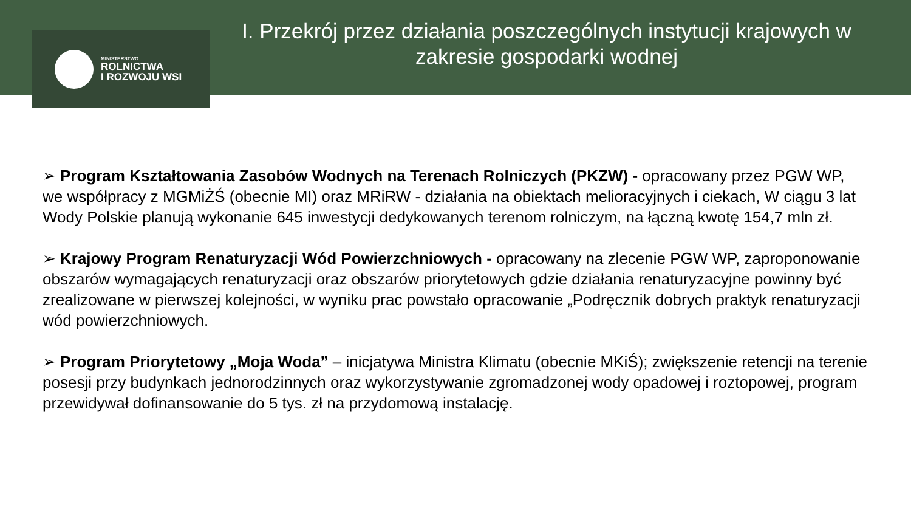MINISTERSTWO
ROLNICTWA
I ROZWOJU WSI
I. Przekrój przez działania poszczególnych instytucji krajowych w zakresie gospodarki wodnej
➢ Program Kształtowania Zasobów Wodnych na Terenach Rolniczych (PKZW) - opracowany przez PGW WP, we współpracy z MGMiŻŚ (obecnie MI) oraz MRiRW - działania na obiektach melioracyjnych i ciekach, W ciągu 3 lat Wody Polskie planują wykonanie 645 inwestycji dedykowanych terenom rolniczym, na łączną kwotę 154,7 mln zł.
➢ Krajowy Program Renaturyzacji Wód Powierzchniowych - opracowany na zlecenie PGW WP, zaproponowanie obszarów wymagających renaturyzacji oraz obszarów priorytetowych gdzie działania renaturyzacyjne powinny być zrealizowane w pierwszej kolejności, w wyniku prac powstało opracowanie „Podręcznik dobrych praktyk renaturyzacji wód powierzchniowych.
➢ Program Priorytetowy „Moja Woda” – inicjatywa Ministra Klimatu (obecnie MKiŚ); zwiększenie retencji na terenie posesji przy budynkach jednorodzinnych oraz wykorzystywanie zgromadzonej wody opadowej i roztopowej, program przewidywał dofinansowanie do 5 tys. zł na przydomową instalację.